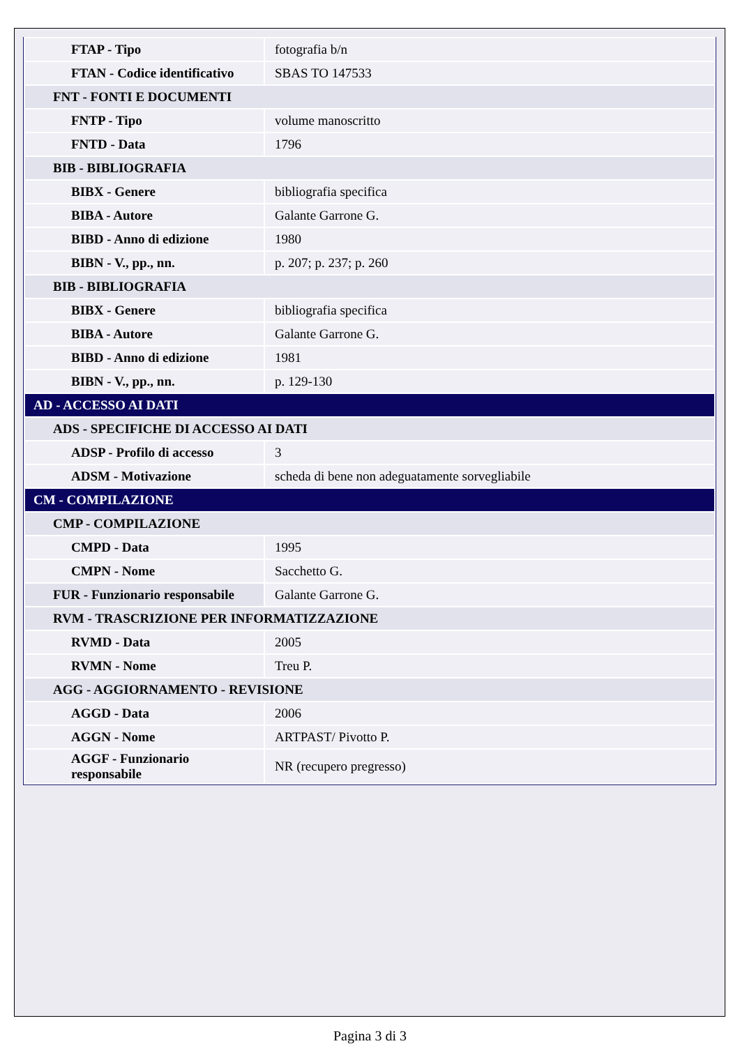| FTAP - Tipo | fotografia b/n |
| FTAN - Codice identificativo | SBAS TO 147533 |
| FNT - FONTI E DOCUMENTI | |
| FNTP - Tipo | volume manoscritto |
| FNTD - Data | 1796 |
| BIB - BIBLIOGRAFIA | |
| BIBX - Genere | bibliografia specifica |
| BIBA - Autore | Galante Garrone G. |
| BIBD - Anno di edizione | 1980 |
| BIBN - V., pp., nn. | p. 207; p. 237; p. 260 |
| BIB - BIBLIOGRAFIA | |
| BIBX - Genere | bibliografia specifica |
| BIBA - Autore | Galante Garrone G. |
| BIBD - Anno di edizione | 1981 |
| BIBN - V., pp., nn. | p. 129-130 |
| AD - ACCESSO AI DATI | |
| ADS - SPECIFICHE DI ACCESSO AI DATI | |
| ADSP - Profilo di accesso | 3 |
| ADSM - Motivazione | scheda di bene non adeguatamente sorvegliabile |
| CM - COMPILAZIONE | |
| CMP - COMPILAZIONE | |
| CMPD - Data | 1995 |
| CMPN - Nome | Sacchetto G. |
| FUR - Funzionario responsabile | Galante Garrone G. |
| RVM - TRASCRIZIONE PER INFORMATIZZAZIONE | |
| RVMD - Data | 2005 |
| RVMN - Nome | Treu P. |
| AGG - AGGIORNAMENTO - REVISIONE | |
| AGGD - Data | 2006 |
| AGGN - Nome | ARTPAST/ Pivotto P. |
| AGGF - Funzionario responsabile | NR (recupero pregresso) |
Pagina 3 di 3